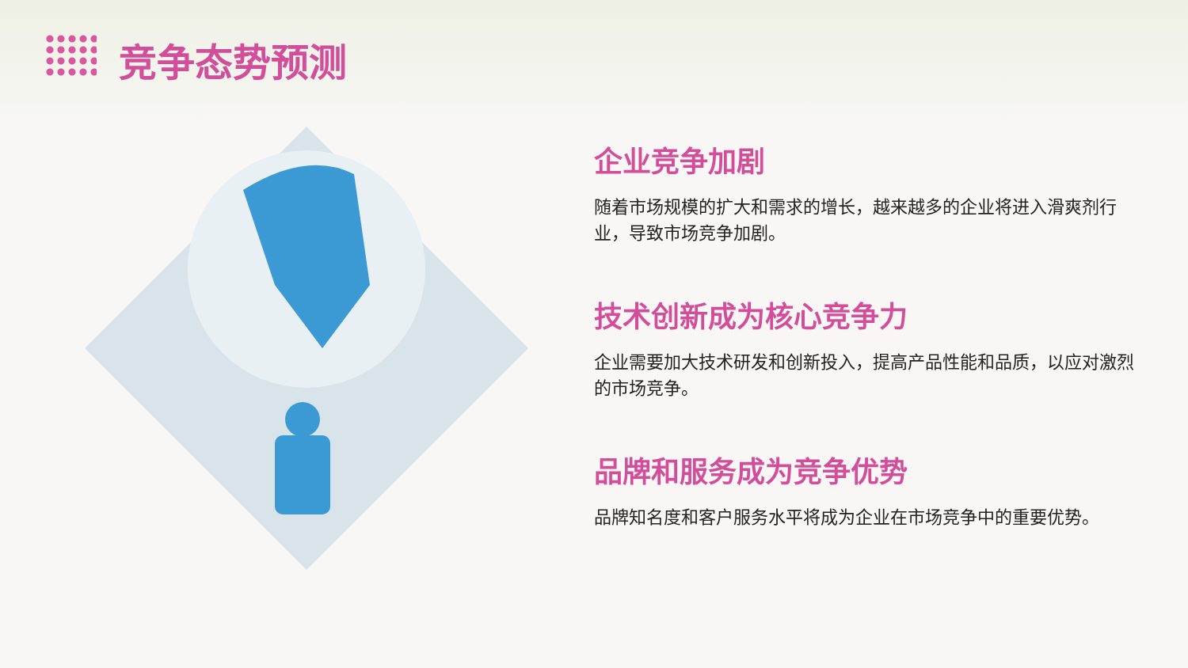竞争态势预测
企业竞争加剧
随着市场规模的扩大和需求的增长，越来越多的企业将进入滑爽剂行业，导致市场竞争加剧。
技术创新成为核心竞争力
企业需要加大技术研发和创新投入，提高产品性能和品质，以应对激烈的市场竞争。
品牌和服务成为竞争优势
品牌知名度和客户服务水平将成为企业在市场竞争中的重要优势。